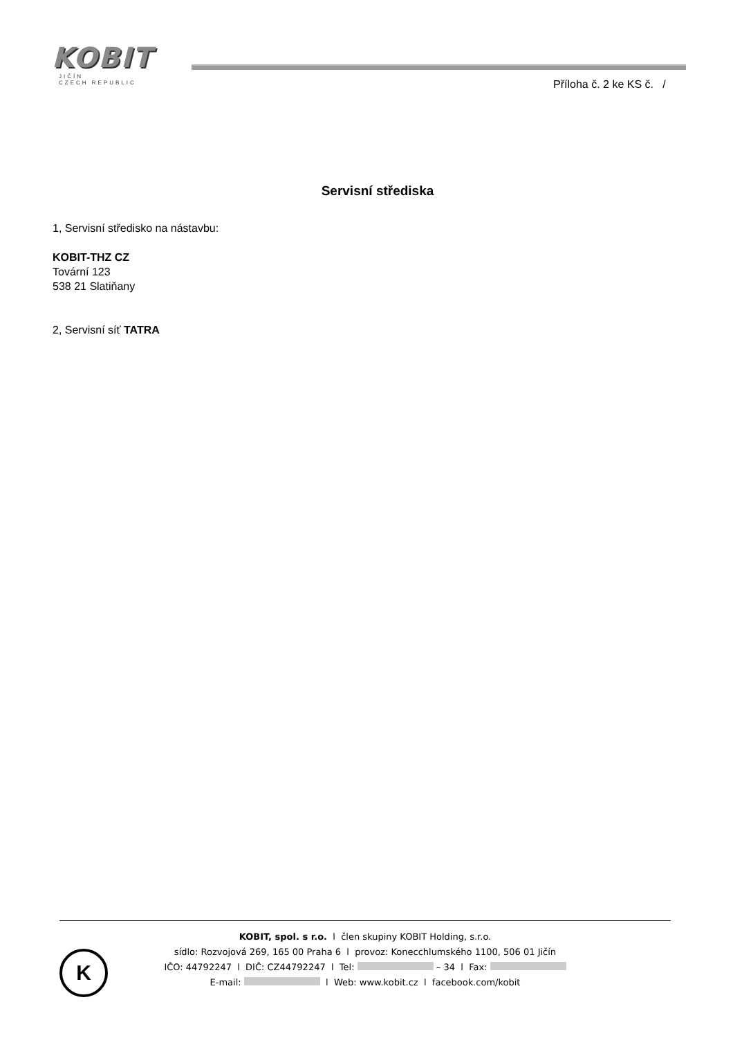KOBIT
JIČÍN
CZECH REPUBLIC
Příloha č. 2 ke KS č. /
Servisní střediska
1, Servisní středisko na nástavbu:
KOBIT-THZ CZ
Tovární 123
538 21 Slatiňany
2, Servisní síť TATRA
K
KOBIT, spol. s r.o. l člen skupiny KOBIT Holding, s.r.o.
sídlo: Rozvojová 269, 165 00 Praha 6 l provoz: Konecchlumského 1100, 506 01 Jičín
IČO: 44792247 l DIČ: CZ44792247 l Tel: – 34 l Fax:
E-mail: l Web: www.kobit.cz l facebook.com/kobit